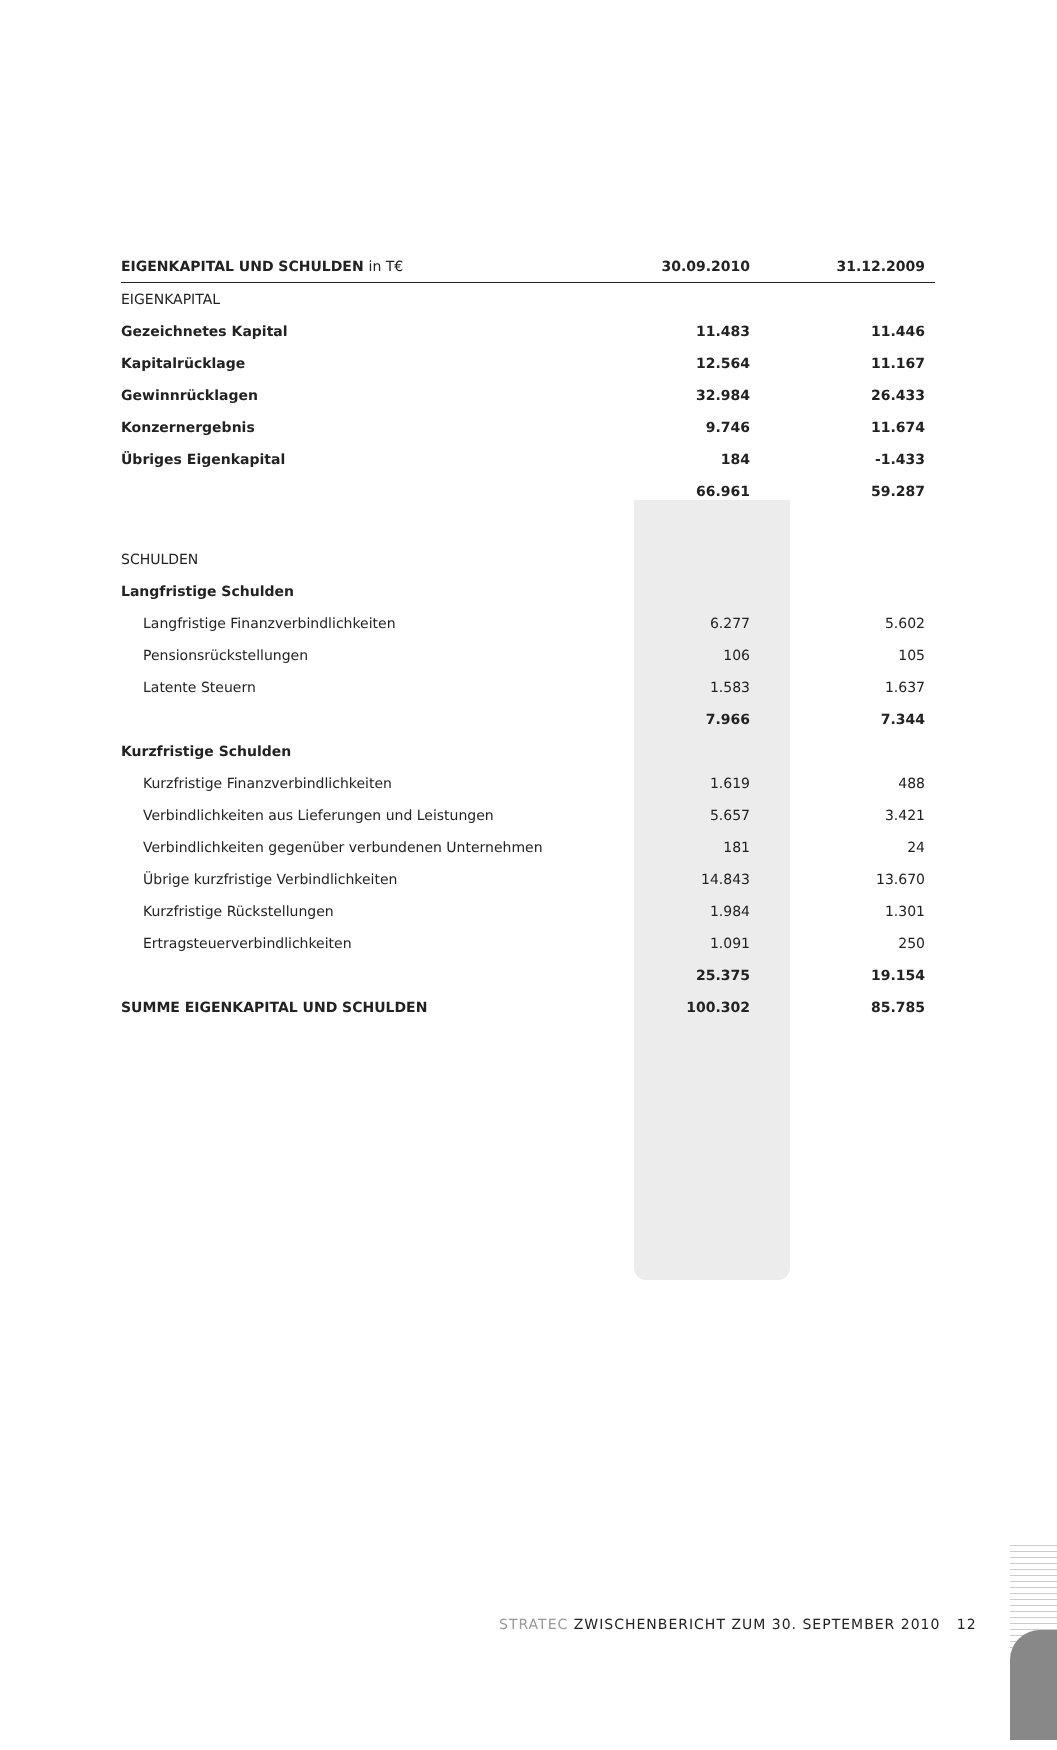| EIGENKAPITAL UND SCHULDEN in T€ | 30.09.2010 | | 31.12.2009 |
| --- | --- | --- | --- |
| EIGENKAPITAL | | | |
| Gezeichnetes Kapital | 11.483 | | 11.446 |
| Kapitalrücklage | 12.564 | | 11.167 |
| Gewinnrücklagen | 32.984 | | 26.433 |
| Konzernergebnis | 9.746 | | 11.674 |
| Übriges Eigenkapital | 184 | | -1.433 |
| | 66.961 | | 59.287 |
| SCHULDEN | | | |
| Langfristige Schulden | | | |
| Langfristige Finanzverbindlichkeiten | 6.277 | | 5.602 |
| Pensionsrückstellungen | 106 | | 105 |
| Latente Steuern | 1.583 | | 1.637 |
| | 7.966 | | 7.344 |
| Kurzfristige Schulden | | | |
| Kurzfristige Finanzverbindlichkeiten | 1.619 | | 488 |
| Verbindlichkeiten aus Lieferungen und Leistungen | 5.657 | | 3.421 |
| Verbindlichkeiten gegenüber verbundenen Unternehmen | 181 | | 24 |
| Übrige kurzfristige Verbindlichkeiten | 14.843 | | 13.670 |
| Kurzfristige Rückstellungen | 1.984 | | 1.301 |
| Ertragsteuerverbindlichkeiten | 1.091 | | 250 |
| | 25.375 | | 19.154 |
| SUMME EIGENKAPITAL UND SCHULDEN | 100.302 | | 85.785 |
STRATEC ZWISCHENBERICHT ZUM 30. SEPTEMBER 2010 12